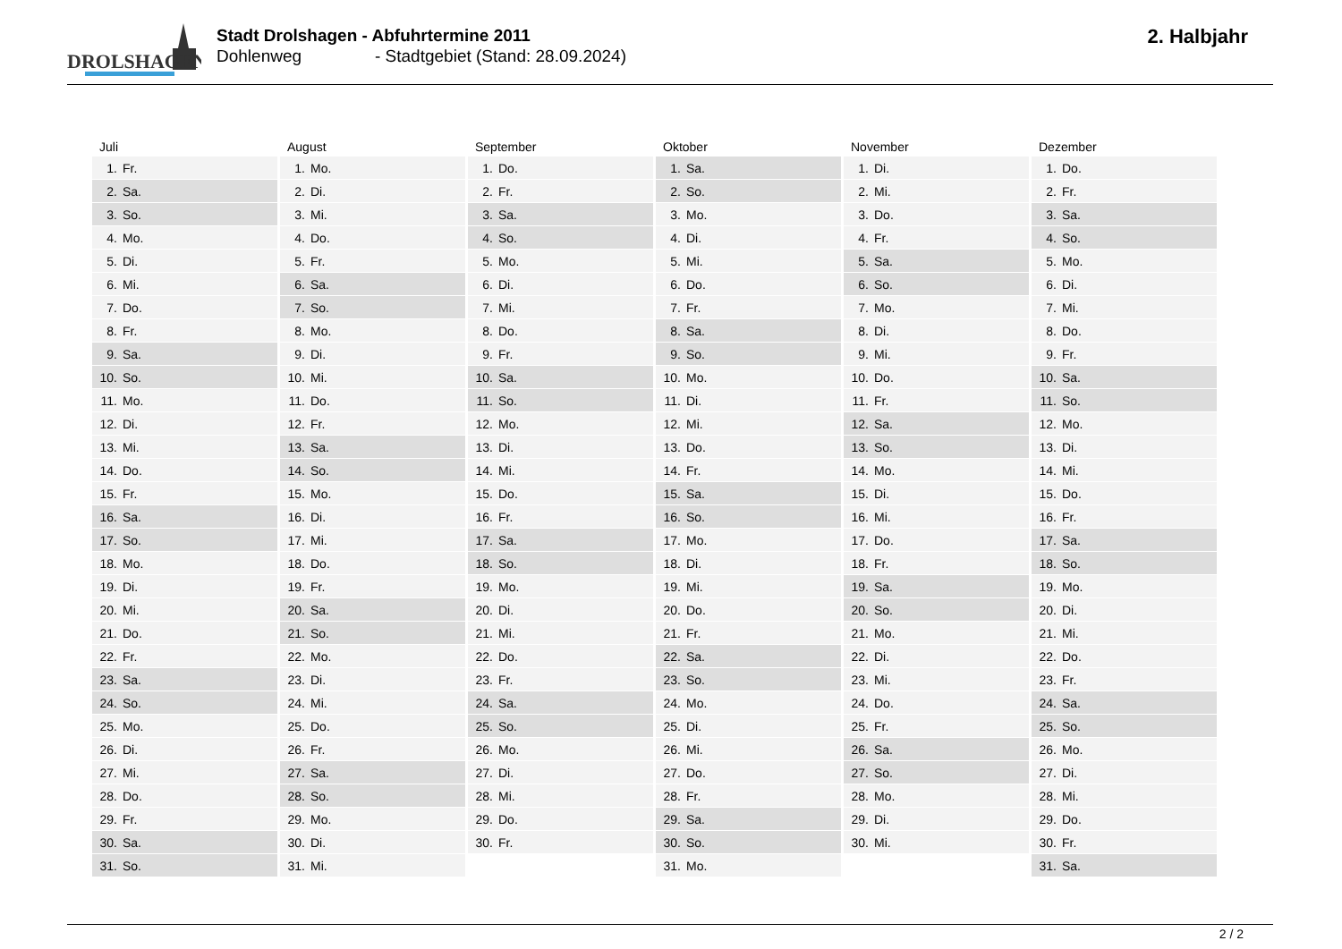DROLSHAGEN
Stadt Drolshagen - Abfuhrtermine 2011
Dohlenweg - Stadtgebiet (Stand: 28.09.2024)
2. Halbjahr
| Juli | August | September | Oktober | November | Dezember |
| --- | --- | --- | --- | --- | --- |
| 1. Fr. | 1. Mo. | 1. Do. | 1. Sa. | 1. Di. | 1. Do. |
| 2. Sa. | 2. Di. | 2. Fr. | 2. So. | 2. Mi. | 2. Fr. |
| 3. So. | 3. Mi. | 3. Sa. | 3. Mo. | 3. Do. | 3. Sa. |
| 4. Mo. | 4. Do. | 4. So. | 4. Di. | 4. Fr. | 4. So. |
| 5. Di. | 5. Fr. | 5. Mo. | 5. Mi. | 5. Sa. | 5. Mo. |
| 6. Mi. | 6. Sa. | 6. Di. | 6. Do. | 6. So. | 6. Di. |
| 7. Do. | 7. So. | 7. Mi. | 7. Fr. | 7. Mo. | 7. Mi. |
| 8. Fr. | 8. Mo. | 8. Do. | 8. Sa. | 8. Di. | 8. Do. |
| 9. Sa. | 9. Di. | 9. Fr. | 9. So. | 9. Mi. | 9. Fr. |
| 10. So. | 10. Mi. | 10. Sa. | 10. Mo. | 10. Do. | 10. Sa. |
| 11. Mo. | 11. Do. | 11. So. | 11. Di. | 11. Fr. | 11. So. |
| 12. Di. | 12. Fr. | 12. Mo. | 12. Mi. | 12. Sa. | 12. Mo. |
| 13. Mi. | 13. Sa. | 13. Di. | 13. Do. | 13. So. | 13. Di. |
| 14. Do. | 14. So. | 14. Mi. | 14. Fr. | 14. Mo. | 14. Mi. |
| 15. Fr. | 15. Mo. | 15. Do. | 15. Sa. | 15. Di. | 15. Do. |
| 16. Sa. | 16. Di. | 16. Fr. | 16. So. | 16. Mi. | 16. Fr. |
| 17. So. | 17. Mi. | 17. Sa. | 17. Mo. | 17. Do. | 17. Sa. |
| 18. Mo. | 18. Do. | 18. So. | 18. Di. | 18. Fr. | 18. So. |
| 19. Di. | 19. Fr. | 19. Mo. | 19. Mi. | 19. Sa. | 19. Mo. |
| 20. Mi. | 20. Sa. | 20. Di. | 20. Do. | 20. So. | 20. Di. |
| 21. Do. | 21. So. | 21. Mi. | 21. Fr. | 21. Mo. | 21. Mi. |
| 22. Fr. | 22. Mo. | 22. Do. | 22. Sa. | 22. Di. | 22. Do. |
| 23. Sa. | 23. Di. | 23. Fr. | 23. So. | 23. Mi. | 23. Fr. |
| 24. So. | 24. Mi. | 24. Sa. | 24. Mo. | 24. Do. | 24. Sa. |
| 25. Mo. | 25. Do. | 25. So. | 25. Di. | 25. Fr. | 25. So. |
| 26. Di. | 26. Fr. | 26. Mo. | 26. Mi. | 26. Sa. | 26. Mo. |
| 27. Mi. | 27. Sa. | 27. Di. | 27. Do. | 27. So. | 27. Di. |
| 28. Do. | 28. So. | 28. Mi. | 28. Fr. | 28. Mo. | 28. Mi. |
| 29. Fr. | 29. Mo. | 29. Do. | 29. Sa. | 29. Di. | 29. Do. |
| 30. Sa. | 30. Di. | 30. Fr. | 30. So. | 30. Mi. | 30. Fr. |
| 31. So. | 31. Mi. | | 31. Mo. | | 31. Sa. |
2 / 2